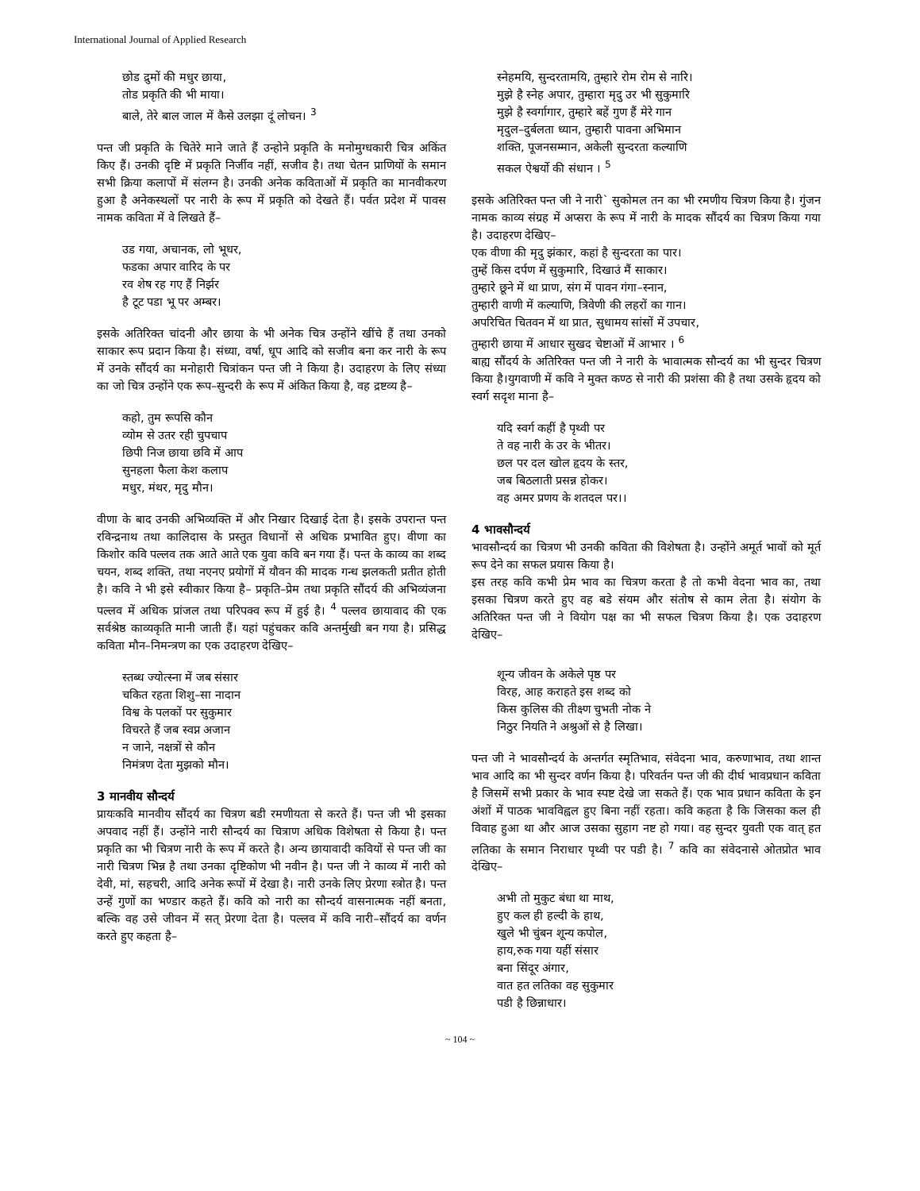International Journal of Applied Research
छोड द्रुमों की मधुर छाया,
तोड प्रकृति की भी माया।
बाले, तेरे बाल जाल में कैसे उलझा दूं लोचन। <sup>3</sup>
पन्त जी प्रकृति के चितेरे माने जाते हैं उन्होने प्रकृति के मनोमुग्धकारी चित्र अकिंत किए हैं। उनकी दृष्टि में प्रकृति निर्जीव नहीं, सजीव है। तथा चेतन प्राणियों के समान सभी क्रिया कलापों में संलग्न है। उनकी अनेक कविताओं में प्रकृति का मानवीकरण हुआ है अनेकस्थलों पर नारी के रूप में प्रकृति को देखते हैं। पर्वत प्रदेश में पावस नामक कविता में वे लिखते हैं–
उड गया, अचानक, लो भूधर,
फडका अपार वारिद के पर
रव शेष रह गए हैं निर्झर
है टूट पडा भू पर अम्बर।
इसके अतिरिक्त चांदनी और छाया के भी अनेक चित्र उन्होंने खींचे हैं तथा उनको साकार रूप प्रदान किया है। संध्या, वर्षा, धूप आदि को सजीव बना कर नारी के रूप में उनके सौंदर्य का मनोहारी चित्रांकन पन्त जी ने किया है। उदाहरण के लिए संध्या का जो चित्र उन्होंने एक रूप–सुन्दरी के रूप में अंकित किया है, वह द्रष्टव्य है–
कहो, तुम रूपसि कौन
व्योम से उतर रही चुपचाप
छिपी निज छाया छवि में आप
सुनहला फैला केश कलाप
मधुर, मंथर, मृदु मौन।
वीणा के बाद उनकी अभिव्यक्ति में और निखार दिखाई देता है। इसके उपरान्त पन्त रविन्द्रनाथ तथा कालिदास के प्रस्तुत विधानों से अधिक प्रभावित हुए। वीणा का किशोर कवि पल्लव तक आते आते एक युवा कवि बन गया हैं। पन्त के काव्य का शब्द चयन, शब्द शक्ति, तथा नएनए प्रयोगों में यौवन की मादक गन्ध झलकती प्रतीत होती है। कवि ने भी इसे स्वीकार किया है– प्रकृति–प्रेम तथा प्रकृति सौंदर्य की अभिव्यंजना पल्लव में अधिक प्रांजल तथा परिपक्व रूप में हुई है। <sup>4</sup> पल्लव छायावाद की एक सर्वश्रेष्ठ काव्यकृति मानी जाती हैं। यहां पहुंचकर कवि अन्तर्मुखी बन गया है। प्रसिद्ध कविता मौन–निमन्त्रण का एक उदाहरण देखिए–
स्तब्ध ज्योत्स्ना में जब संसार
चकित रहता शिशु–सा नादान
विश्व के पलकों पर सुकुमार
विचरते हैं जब स्वप्न अजान
न जाने, नक्षत्रों से कौन
निमंत्रण देता मुझको मौन।
3 मानवीय सौन्दर्य
प्रायःकवि मानवीय सौंदर्य का चित्रण बडी रमणीयता से करते हैं। पन्त जी भी इसका अपवाद नहीं हैं। उन्होंने नारी सौन्दर्य का चित्राण अधिक विशेषता से किया है। पन्त प्रकृति का भी चित्रण नारी के रूप में करते है। अन्य छायावादी कवियों से पन्त जी का नारी चित्रण भिन्न है तथा उनका दृष्टिकोण भी नवीन है। पन्त जी ने काव्य में नारी को देवी, मां, सहचरी, आदि अनेक रूपों में देखा है। नारी उनके लिए प्रेरणा स्त्रोत है। पन्त उन्हें गुणों का भण्डार कहते हैं। कवि को नारी का सौन्दर्य वासनात्मक नहीं बनता, बल्कि वह उसे जीवन में सत् प्रेरणा देता है। पल्लव में कवि नारी–सौंदर्य का वर्णन करते हुए कहता है–
स्नेहमयि, सुन्दरतामयि, तुम्हारे रोम रोम से नारि।
मुझे है स्नेह अपार, तुम्हारा मृदु उर भी सुकुमारि
मुझे है स्वर्गागार, तुम्हारे बहें गुण हैं मेरे गान
मृदुल–दुर्बलता ध्यान, तुम्हारी पावना अभिमान
शक्ति, पूजनसम्मान, अकेली सुन्दरता कल्याणि
सकल ऐश्वर्यो की संधान । <sup>5</sup>
इसके अतिरिक्त पन्त जी ने नारी` सुकोमल तन का भी रमणीय चित्रण किया है। गुंजन नामक काव्य संग्रह में अप्सरा के रूप में नारी के मादक सौंदर्य का चित्रण किया गया है। उदाहरण देखिए–
एक वीणा की मृदु झंकार, कहां है सुन्दरता का पार।
तुम्हें किस दर्पण में सुकुमारि, दिखाउं मैं साकार।
तुम्हारे छूने में था प्राण, संग में पावन गंगा–स्नान,
तुम्हारी वाणी में कल्याणि, त्रिवेणी की लहरों का गान।
अपरिचित चितवन में था प्रात, सुधामय सांसों में उपचार,
तुम्हारी छाया में आधार सुखद चेष्टाओं में आभार । <sup>6</sup>
बाह्य सौंदर्य के अतिरिक्त पन्त जी ने नारी के भावात्मक सौन्दर्य का भी सुन्दर चित्रण किया है।युगवाणी में कवि ने मुक्त कण्ठ से नारी की प्रशंसा की है तथा उसके हृदय को स्वर्ग सदृश माना है–
यदि स्वर्ग कहीं है पृथ्वी पर
ते वह नारी के उर के भीतर।
छल पर दल खोल हृदय के स्तर,
जब बिठलाती प्रसन्न होकर।
वह अमर प्रणय के शतदल पर।।
4 भावसौन्दर्य
भावसौन्दर्य का चित्रण भी उनकी कविता की विशेषता है। उन्होंने अमूर्त भावों को मूर्त रूप देने का सफल प्रयास किया है।
इस तरह कवि कभी प्रेम भाव का चित्रण करता है तो कभी वेदना भाव का, तथा इसका चित्रण करते हुए वह बडे संयम और संतोष से काम लेता है। संयोग के अतिरिक्त पन्त जी ने वियोग पक्ष का भी सफल चित्रण किया है। एक उदाहरण देखिए–
शून्य जीवन के अकेले पृष्ठ पर
विरह, आह कराहते इस शब्द को
किस कुलिस की तीक्ष्ण चुभती नोक ने
निठुर नियति ने अश्रुओं से है लिखा।
पन्त जी ने भावसौन्दर्य के अन्तर्गत स्मृतिभाव, संवेदना भाव, करुणाभाव, तथा शान्त भाव आदि का भी सुन्दर वर्णन किया है। परिवर्तन पन्त जी की दीर्घ भावप्रधान कविता है जिसमें सभी प्रकार के भाव स्पष्ट देखे जा सकते हैं। एक भाव प्रधान कविता के इन अंशों में पाठक भावविह्वल हुए बिना नहीं रहता। कवि कहता है कि जिसका कल ही विवाह हुआ था और आज उसका सुहाग नष्ट हो गया। वह सुन्दर युवती एक वात् हत लतिका के समान निराधार पृथ्वी पर पडी है। <sup>7</sup> कवि का संवेदनासे ओतप्रोत भाव देखिए–
अभी तो मुकुट बंधा था माथ,
हुए कल ही हल्दी के हाथ,
खुले भी चुंबन शून्य कपोल,
हाय,रुक गया यहीं संसार
बना सिंदूर अंगार,
वात हत लतिका वह सुकुमार
पडी है छिन्नाधार।
~ 104 ~